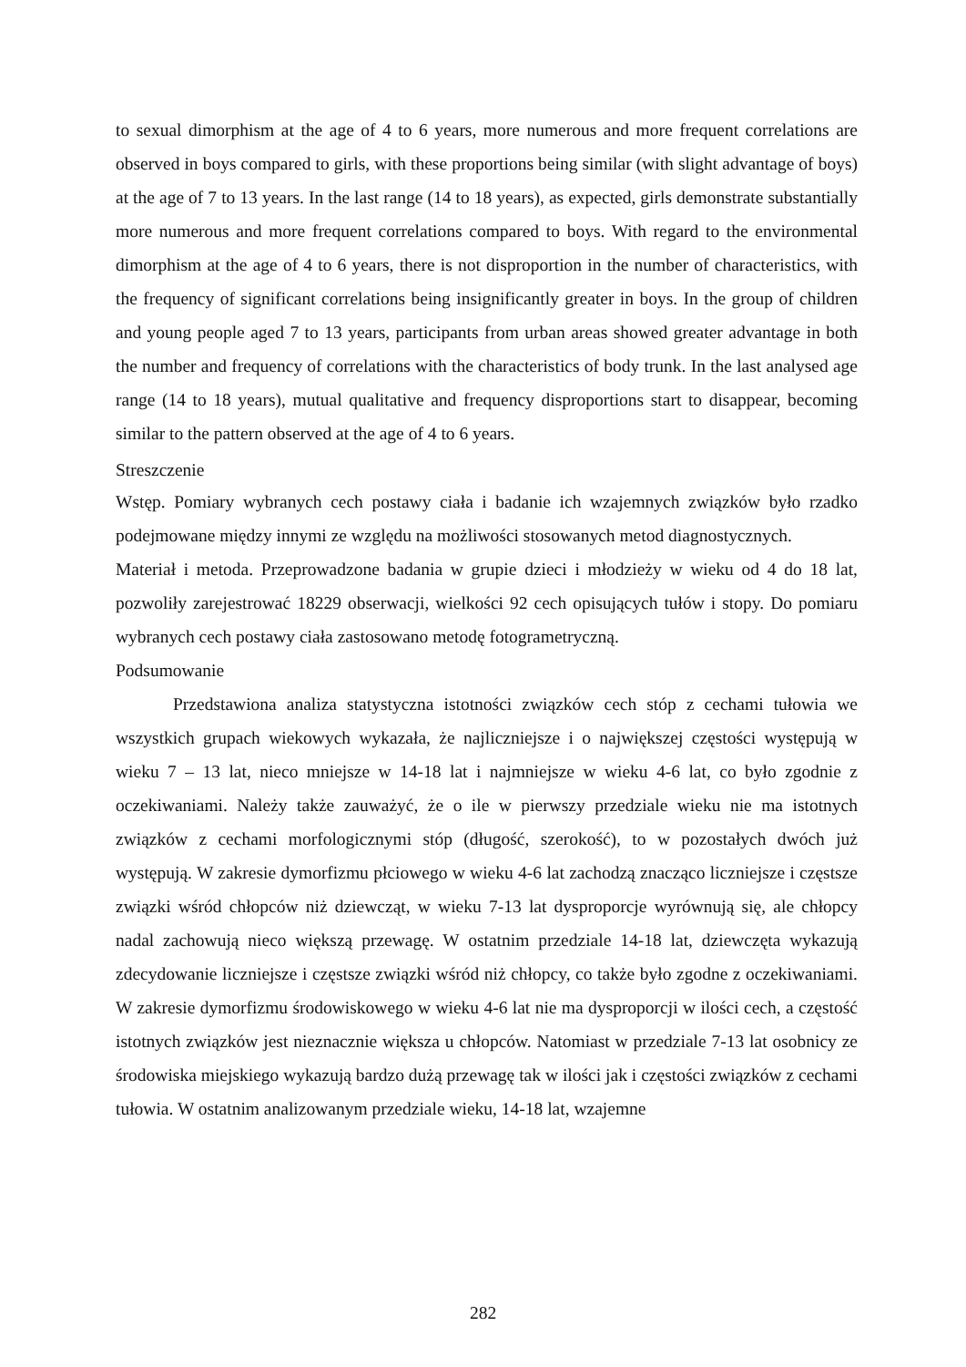to sexual dimorphism at the age of 4 to 6 years, more numerous and more frequent correlations are observed in boys compared to girls, with these proportions being similar (with slight advantage of boys) at the age of 7 to 13 years. In the last range (14 to 18 years), as expected, girls demonstrate substantially more numerous and more frequent correlations compared to boys. With regard to the environmental dimorphism at the age of 4 to 6 years, there is not disproportion in the number of characteristics, with the frequency of significant correlations being insignificantly greater in boys. In the group of children and young people aged 7 to 13 years, participants from urban areas showed greater advantage in both the number and frequency of correlations with the characteristics of body trunk. In the last analysed age range (14 to 18 years), mutual qualitative and frequency disproportions start to disappear, becoming similar to the pattern observed at the age of 4 to 6 years.
Streszczenie
Wstęp. Pomiary wybranych cech postawy ciała i badanie ich wzajemnych związków było rzadko podejmowane między innymi ze względu na możliwości stosowanych metod diagnostycznych.
Materiał i metoda. Przeprowadzone badania w grupie dzieci i młodzieży w wieku od 4 do 18 lat, pozwoliły zarejestrować 18229 obserwacji, wielkości 92 cech opisujących tułów i stopy. Do pomiaru wybranych cech postawy ciała zastosowano metodę fotogrametryczną.
Podsumowanie
Przedstawiona analiza statystyczna istotności związków cech stóp z cechami tułowia we wszystkich grupach wiekowych wykazała, że najliczniejsze i o największej częstości występują w wieku 7 – 13 lat, nieco mniejsze w 14-18 lat i najmniejsze w wieku 4-6 lat, co było zgodnie z oczekiwaniami. Należy także zauważyć, że o ile w pierwszy przedziale wieku nie ma istotnych związków z cechami morfologicznymi stóp (długość, szerokość), to w pozostałych dwóch już występują. W zakresie dymorfizmu płciowego w wieku 4-6 lat zachodzą znacząco liczniejsze i częstsze związki wśród chłopców niż dziewcząt, w wieku 7-13 lat dysproporcje wyrównują się, ale chłopcy nadal zachowują nieco większą przewagę. W ostatnim przedziale 14-18 lat, dziewczęta wykazują zdecydowanie liczniejsze i częstsze związki wśród niż chłopcy, co także było zgodne z oczekiwaniami. W zakresie dymorfizmu środowiskowego w wieku 4-6 lat nie ma dysproporcji w ilości cech, a częstość istotnych związków jest nieznacznie większa u chłopców. Natomiast w przedziale 7-13 lat osobnicy ze środowiska miejskiego wykazują bardzo dużą przewagę tak w ilości jak i częstości związków z cechami tułowia. W ostatnim analizowanym przedziale wieku, 14-18 lat, wzajemne
282